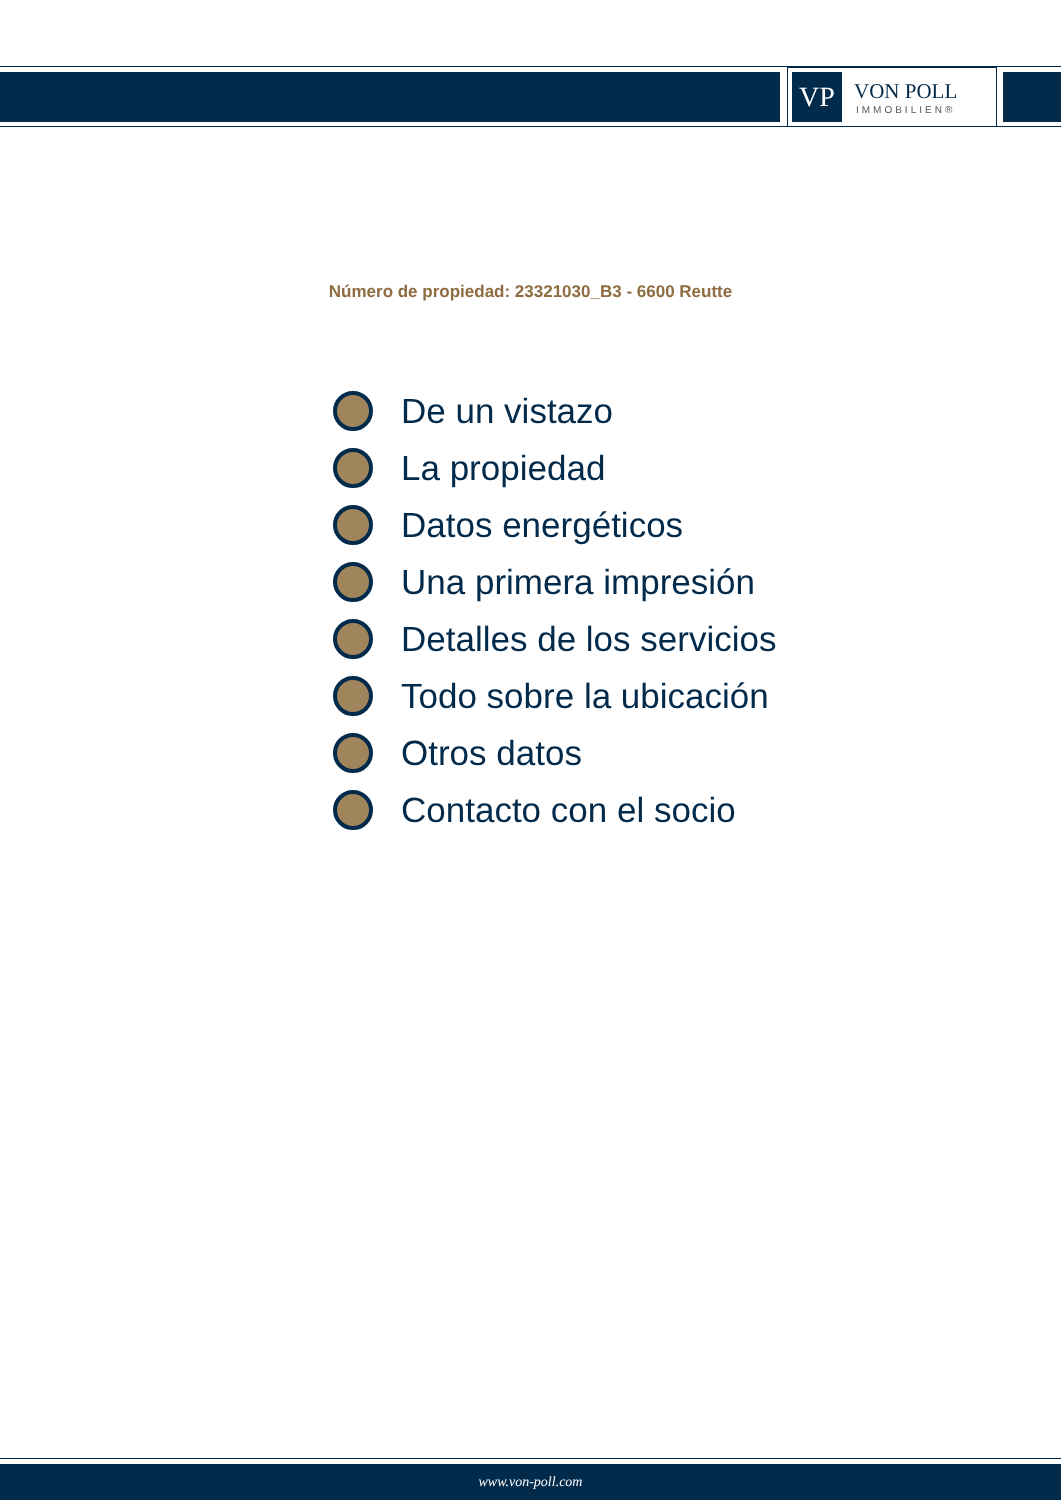VP
VON POLL
IMMOBILIEN®
Número de propiedad: 23321030_B3 - 6600 Reutte
De un vistazo
La propiedad
Datos energéticos
Una primera impresión
Detalles de los servicios
Todo sobre la ubicación
Otros datos
Contacto con el socio
www.von-poll.com